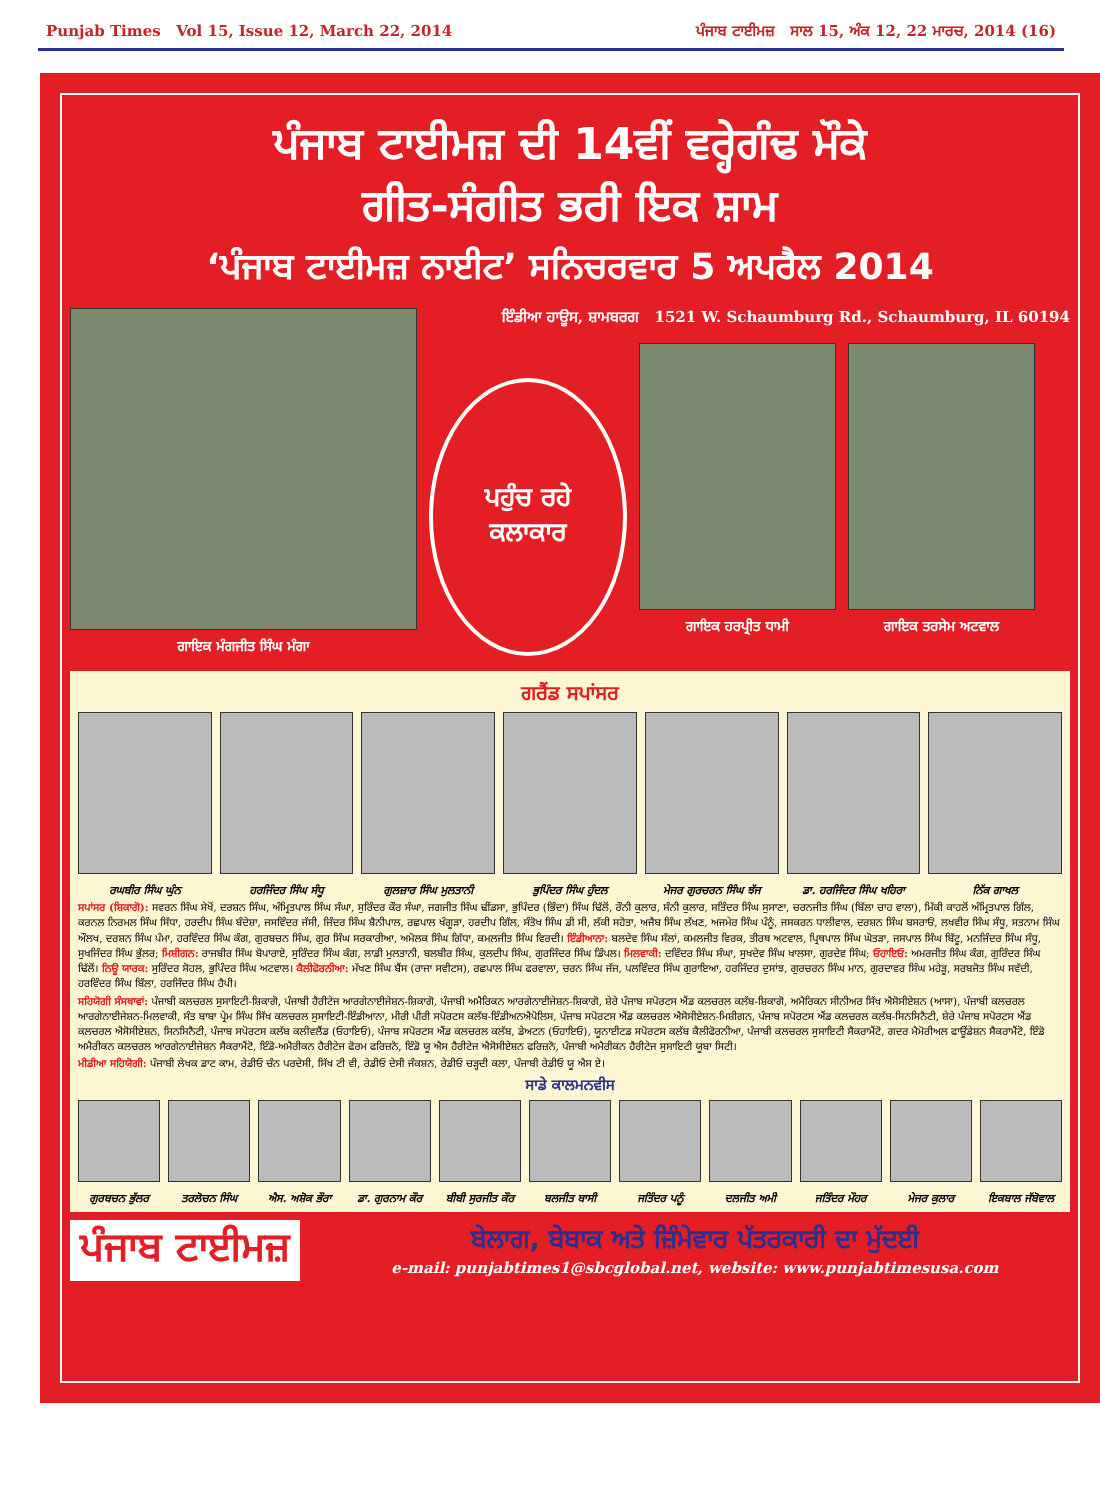Punjab Times Vol 15, Issue 12, March 22, 2014 ਪੰਜਾਬ ਟਾਈਮਜ਼ ਸਾਲ 15, ਅੰਕ 12, 22 ਮਾਰਚ, 2014 (16)
ਪੰਜਾਬ ਟਾਈਮਜ਼ ਦੀ 14ਵੀਂ ਵਰ੍ਹੇਗੰਢ ਮੌਕੇ
ਗੀਤ-ਸੰਗੀਤ ਭਰੀ ਇਕ ਸ਼ਾਮ
‘ਪੰਜਾਬ ਟਾਈਮਜ਼ ਨਾਈਟ’ ਸਨਿਚਰਵਾਰ 5 ਅਪਰੈਲ 2014
ਗਾਇਕ ਮੰਗਜੀਤ ਸਿੰਘ ਮੰਗਾ
ਇੰਡੀਆ ਹਾਊਸ, ਸ਼ਾਮਬਰਗ 1521 W. Schaumburg Rd., Schaumburg, IL 60194
ਪਹੁੰਚ ਰਹੇ
ਕਲਾਕਾਰ
ਗਾਇਕ ਹਰਪ੍ਰੀਤ ਧਾਮੀ ਗਾਇਕ ਤਰਸੇਮ ਅਟਵਾਲ
ਗਰੈਂਡ ਸਪਾਂਸਰ
ਰਘਬੀਰ ਸਿੰਘ ਘੁੰਨ ਹਰਜਿੰਦਰ ਸਿੰਘ ਸੰਧੂ ਗੁਲਜ਼ਾਰ ਸਿੰਘ ਮੁਲਤਾਨੀ ਭੁਪਿੰਦਰ ਸਿੰਘ ਹੁੰਦਲ ਮੇਜਰ ਗੁਰਚਰਨ ਸਿੰਘ ਝੱਜ ਡਾ. ਹਰਜਿੰਦਰ ਸਿੰਘ ਖਹਿਰਾ ਨਿੱਕ ਗਾਖਲ
ਸਪਾਂਸਰ (ਸ਼ਿਕਾਗੋ): ਸਵਰਨ ਸਿੰਘ ਸੇਖੋਂ, ਦਰਸ਼ਨ ਸਿੰਘ, ਅੰਮ੍ਰਿਤਪਾਲ ਸਿੰਘ ਸੰਘਾ, ਸੁਰਿੰਦਰ ਕੌਰ ਸੰਘਾ, ਜਗਜੀਤ ਸਿੰਘ ਢੀਂਡਸਾ, ਭੁਪਿੰਦਰ (ਭਿੰਦਾ) ਸਿੰਘ ਢਿੱਲੋਂ, ਰੌਨੀ ਕੁਲਾਰ, ਸੰਨੀ ਕੁਲਾਰ, ਸਤਿੰਦਰ ਸਿੰਘ ਸੁਸਾਣਾ, ਚਰਨਜੀਤ ਸਿੰਘ (ਬਿੱਲਾ ਚਾਹ ਵਾਲਾ), ਮਿੱਕੀ ਕਾਹਲੋਂ ਅੰਮ੍ਰਿਤਪਾਲ ਗਿੱਲ, ਕਰਨਲ ਨਿਰਮਲ ਸਿੰਘ ਸਿੱਧਾ, ਹਰਦੀਪ ਸਿੰਘ ਬੰਦੇਸ਼ਾ, ਜਸਵਿੰਦਰ ਜੱਸੀ, ਜਿੰਦਰ ਸਿੰਘ ਬੈਨੀਪਾਲ, ਰਛਪਾਲ ਖੰਗੂੜਾ, ਹਰਦੀਪ ਗਿੱਲ, ਸੰਤੋਖ ਸਿੰਘ ਡੀ ਸੀ, ਲੱਕੀ ਸਹੋਤਾ, ਅਜੈਬ ਸਿੰਘ ਲੱਖਣ, ਅਜਮੇਰ ਸਿੰਘ ਪੰਨੂੰ, ਜਸਕਰਨ ਧਾਲੀਵਾਲ, ਦਰਸ਼ਨ ਸਿੰਘ ਬਸਰਾਓਂ, ਲਖਵੀਰ ਸਿੰਘ ਸੰਧੂ, ਸਤਨਾਮ ਸਿੰਘ ਔਲਖ, ਦਰਸ਼ਨ ਸਿੰਘ ਪੰਮਾ, ਹਰਵਿੰਦਰ ਸਿੰਘ ਕੰਗ, ਗੁਰਬਚਨ ਸਿੰਘ, ਗੁਰ ਸਿੰਘ ਸਰਕਾਰੀਆ, ਅਮੋਲਕ ਸਿੰਘ ਗਿੱਧਾ, ਕਮਲਜੀਤ ਸਿੰਘ ਵਿਰਦੀ। ਇੰਡੀਆਨਾ: ਬਲਦੇਵ ਸਿੰਘ ਸੱਲਾਂ, ਕਮਲਜੀਤ ਵਿਰਕ, ਤੀਰਥ ਅਟਵਾਲ, ਪ੍ਰਿਥਪਾਲ ਸਿੰਘ ਘੋਤੜਾ, ਜਸਪਾਲ ਸਿੰਘ ਬਿੱਟੂ, ਮਨਜਿੰਦਰ ਸਿੰਘ ਸੰਧੂ, ਸੁਖਜਿੰਦਰ ਸਿੰਘ ਭੁੱਲਰ; ਮਿਸ਼ੀਗਨ: ਰਾਜਬੀਰ ਸਿੰਘ ਬੋਪਾਰਾਏ, ਸੁਰਿੰਦਰ ਸਿੰਘ ਕੰਗ, ਲਾਡੀ ਮੁਲਤਾਨੀ, ਬਲਬੀਰ ਸਿੰਘ, ਕੁਲਦੀਪ ਸਿੰਘ, ਗੁਰਜਿੰਦਰ ਸਿੰਘ ਡਿੰਪਲ। ਮਿਲਵਾਕੀ: ਦਵਿੰਦਰ ਸਿੰਘ ਸੰਘਾ, ਸੁਖਦੇਵ ਸਿੰਘ ਖਾਲਸਾ, ਗੁਰਦੇਵ ਸਿੰਘ; ਓਹਾਇਓ: ਅਮਰਜੀਤ ਸਿੰਘ ਕੰਗ, ਗੁਰਿੰਦਰ ਸਿੰਘ ਢਿੱਲੋਂ। ਨਿਊ ਯਾਰਕ: ਸੁਰਿੰਦਰ ਸੋਹਲ, ਭੁਪਿੰਦਰ ਸਿੰਘ ਅਟਵਾਲ। ਕੈਲੀਫੋਰਨੀਆ: ਮੱਖਣ ਸਿੰਘ ਬੈਂਸ (ਰਾਜਾ ਸਵੀਟਸ), ਰਛਪਾਲ ਸਿੰਘ ਫਰਵਾਲਾ, ਚਰਨ ਸਿੰਘ ਜੱਜ, ਪਲਵਿੰਦਰ ਸਿੰਘ ਗੁਰਾਇਆ, ਹਰਜਿੰਦਰ ਦੁਸਾਂਝ, ਗੁਰਚਰਨ ਸਿੰਘ ਮਾਨ, ਗੁਰਦਾਵਰ ਸਿੰਘ ਮਹੇੜੂ, ਸਰਬਜੋਤ ਸਿੰਘ ਸਵੱਦੀ, ਹਰਵਿੰਦਰ ਸਿੰਘ ਬਿੱਲਾ, ਹਰਜਿੰਦਰ ਸਿੰਘ ਹੈਪੀ।
ਸਹਿਯੋਗੀ ਸੰਸਥਾਵਾਂ: ਪੰਜਾਬੀ ਕਲਚਰਲ ਸੁਸਾਇਟੀ-ਸ਼ਿਕਾਗੋ, ਪੰਜਾਬੀ ਹੈਰੀਟੇਜ ਆਰਗੇਨਾਈਜੇਸ਼ਨ-ਸ਼ਿਕਾਗੋ, ਪੰਜਾਬੀ ਅਮੈਰਿਕਨ ਆਰਗੇਨਾਈਜੇਸ਼ਨ-ਸ਼ਿਕਾਗੋ, ਸ਼ੇਰੇ ਪੰਜਾਬ ਸਪੋਰਟਸ ਐਂਡ ਕਲਚਰਲ ਕਲੱਬ-ਸ਼ਿਕਾਗੋ, ਅਮੈਰਿਕਨ ਸੀਨੀਅਰ ਸਿੱਖ ਐਸੋਸੀਏਸ਼ਨ (ਆਸਾ), ਪੰਜਾਬੀ ਕਲਚਰਲ ਆਰਗੇਨਾਈਜੇਸ਼ਨ-ਮਿਲਵਾਕੀ, ਸੰਤ ਬਾਬਾ ਪ੍ਰੇਮ ਸਿੰਘ ਸਿੱਖ ਕਲਚਰਲ ਸੁਸਾਇਟੀ-ਇੰਡੀਆਨਾ, ਮੀਰੀ ਪੀਰੀ ਸਪੋਰਟਸ ਕਲੱਬ-ਇੰਡੀਅਨਐਪੋਲਿਸ, ਪੰਜਾਬ ਸਪੋਰਟਸ ਐਂਡ ਕਲਚਰਲ ਐਸੋਸੀਏਸ਼ਨ-ਮਿਸ਼ੀਗਨ, ਪੰਜਾਬ ਸਪੋਰਟਸ ਐਂਡ ਕਲਚਰਲ ਕਲੱਬ-ਸਿਨਸਿਨੈਟੀ, ਸ਼ੇਰੇ ਪੰਜਾਬ ਸਪੋਰਟਸ ਐਂਡ ਕਲਚਰਲ ਐਸੋਸੀਏਸ਼ਨ, ਸਿਨਸਿਨੈਟੀ, ਪੰਜਾਬ ਸਪੋਰਟਸ ਕਲੱਬ ਕਲੀਵਲੈਂਡ (ਓਹਾਇਓ), ਪੰਜਾਬ ਸਪੋਰਟਸ ਐਂਡ ਕਲਚਰਲ ਕਲੱਬ, ਡੇਅਟਨ (ਓਹਾਇਓ), ਯੂਨਾਈਟਡ ਸਪੋਰਟਸ ਕਲੱਬ ਕੈਲੀਫੋਰਨੀਆ, ਪੰਜਾਬੀ ਕਲਚਰਲ ਸੁਸਾਇਟੀ ਸੈਕਰਾਮੈਂਟੋ, ਗਦਰ ਮੈਮੋਰੀਅਲ ਫਾਊਂਡੇਸ਼ਨ ਸੈਕਰਾਮੈਂਟੋ, ਇੰਡੋ ਅਮੈਰੀਕਨ ਕਲਚਰਲ ਆਰਗੇਨਾਈਜੇਸ਼ਨ ਸੈਕਰਾਮੈਂਟੋ, ਇੰਡੋ-ਅਮੈਰੀਕਨ ਹੈਰੀਟੇਜ ਫੋਰਮ ਫਰਿਜ਼ਨੋ, ਇੰਡੋ ਯੂ ਐਸ ਹੈਰੀਟੇਜ ਐਸੋਸੀਏਸ਼ਨ ਫਰਿਜ਼ਨੋ, ਪੰਜਾਬੀ ਅਮੈਰੀਕਨ ਹੈਰੀਟੇਜ ਸੁਸਾਇਟੀ ਯੂਬਾ ਸਿਟੀ।
ਮੀਡੀਆ ਸਹਿਯੋਗੀ: ਪੰਜਾਬੀ ਲੇਖਕ ਡਾਟ ਕਾਮ, ਰੇਡੀਓ ਚੰਨ ਪਰਦੇਸੀ, ਸਿੱਖ ਟੀ ਵੀ, ਰੇਡੀਓ ਦੇਸੀ ਜੰਕਸ਼ਨ, ਰੇਡੀਓ ਚੜ੍ਹਦੀ ਕਲਾ, ਪੰਜਾਬੀ ਰੇਡੀਓ ਯੂ ਐਸ ਏ।
ਸਾਡੇ ਕਾਲਮਨਵੀਸ
ਗੁਰਬਚਨ ਭੁੱਲਰ ਤਰਲੋਚਨ ਸਿੰਘ ਐਸ. ਅਸ਼ੋਕ ਭੌਰਾ ਡਾ. ਗੁਰਨਾਮ ਕੌਰ ਬੀਬੀ ਸੁਰਜੀਤ ਕੌਰ ਬਲਜੀਤ ਬਾਸੀ ਜਤਿੰਦਰ ਪਨੂੰ ਦਲਜੀਤ ਅਮੀ ਜਤਿੰਦਰ ਮੌਹਰ ਮੇਜਰ ਕੁਲਾਰ ਇਕਬਾਲ ਜੱਬੋਵਾਲ
ਪੰਜਾਬ ਟਾਈਮਜ਼
ਬੇਲਾਗ, ਬੇਬਾਕ ਅਤੇ ਜ਼ਿੰਮੇਵਾਰ ਪੱਤਰਕਾਰੀ ਦਾ ਮੁੱਦਈ
e-mail: punjabtimes1@sbcglobal.net, website: www.punjabtimesusa.com